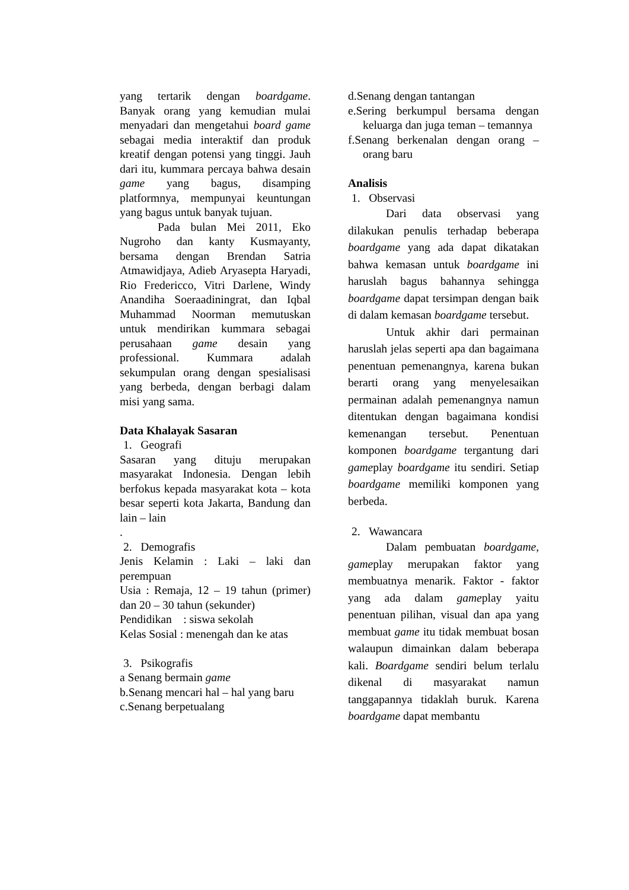yang tertarik dengan boardgame. Banyak orang yang kemudian mulai menyadari dan mengetahui board game sebagai media interaktif dan produk kreatif dengan potensi yang tinggi. Jauh dari itu, kummara percaya bahwa desain game yang bagus, disamping platformnya, mempunyai keuntungan yang bagus untuk banyak tujuan.
Pada bulan Mei 2011, Eko Nugroho dan kanty Kusmayanty, bersama dengan Brendan Satria Atmawidjaya, Adieb Aryasepta Haryadi, Rio Fredericco, Vitri Darlene, Windy Anandiha Soeraadiningrat, dan Iqbal Muhammad Noorman memutuskan untuk mendirikan kummara sebagai perusahaan game desain yang professional. Kummara adalah sekumpulan orang dengan spesialisasi yang berbeda, dengan berbagi dalam misi yang sama.
Data Khalayak Sasaran
1. Geografi
Sasaran yang dituju merupakan masyarakat Indonesia. Dengan lebih berfokus kepada masyarakat kota – kota besar seperti kota Jakarta, Bandung dan lain – lain
.
2. Demografis
Jenis Kelamin : Laki – laki dan perempuan
Usia : Remaja, 12 – 19 tahun (primer) dan 20 – 30 tahun (sekunder)
Pendidikan : siswa sekolah
Kelas Sosial : menengah dan ke atas
3. Psikografis
a Senang bermain game
b.Senang mencari hal – hal yang baru
c.Senang berpetualang
d.Senang dengan tantangan
e.Sering berkumpul bersama dengan keluarga dan juga teman – temannya
f.Senang berkenalan dengan orang – orang baru
Analisis
1. Observasi
Dari data observasi yang dilakukan penulis terhadap beberapa boardgame yang ada dapat dikatakan bahwa kemasan untuk boardgame ini haruslah bagus bahannya sehingga boardgame dapat tersimpan dengan baik di dalam kemasan boardgame tersebut.
Untuk akhir dari permainan haruslah jelas seperti apa dan bagaimana penentuan pemenangnya, karena bukan berarti orang yang menyelesaikan permainan adalah pemenangnya namun ditentukan dengan bagaimana kondisi kemenangan tersebut. Penentuan komponen boardgame tergantung dari gameplay boardgame itu sendiri. Setiap boardgame memiliki komponen yang berbeda.
2. Wawancara
Dalam pembuatan boardgame, gameplay merupakan faktor yang membuatnya menarik. Faktor - faktor yang ada dalam gameplay yaitu penentuan pilihan, visual dan apa yang membuat game itu tidak membuat bosan walaupun dimainkan dalam beberapa kali. Boardgame sendiri belum terlalu dikenal di masyarakat namun tanggapannya tidaklah buruk. Karena boardgame dapat membantu